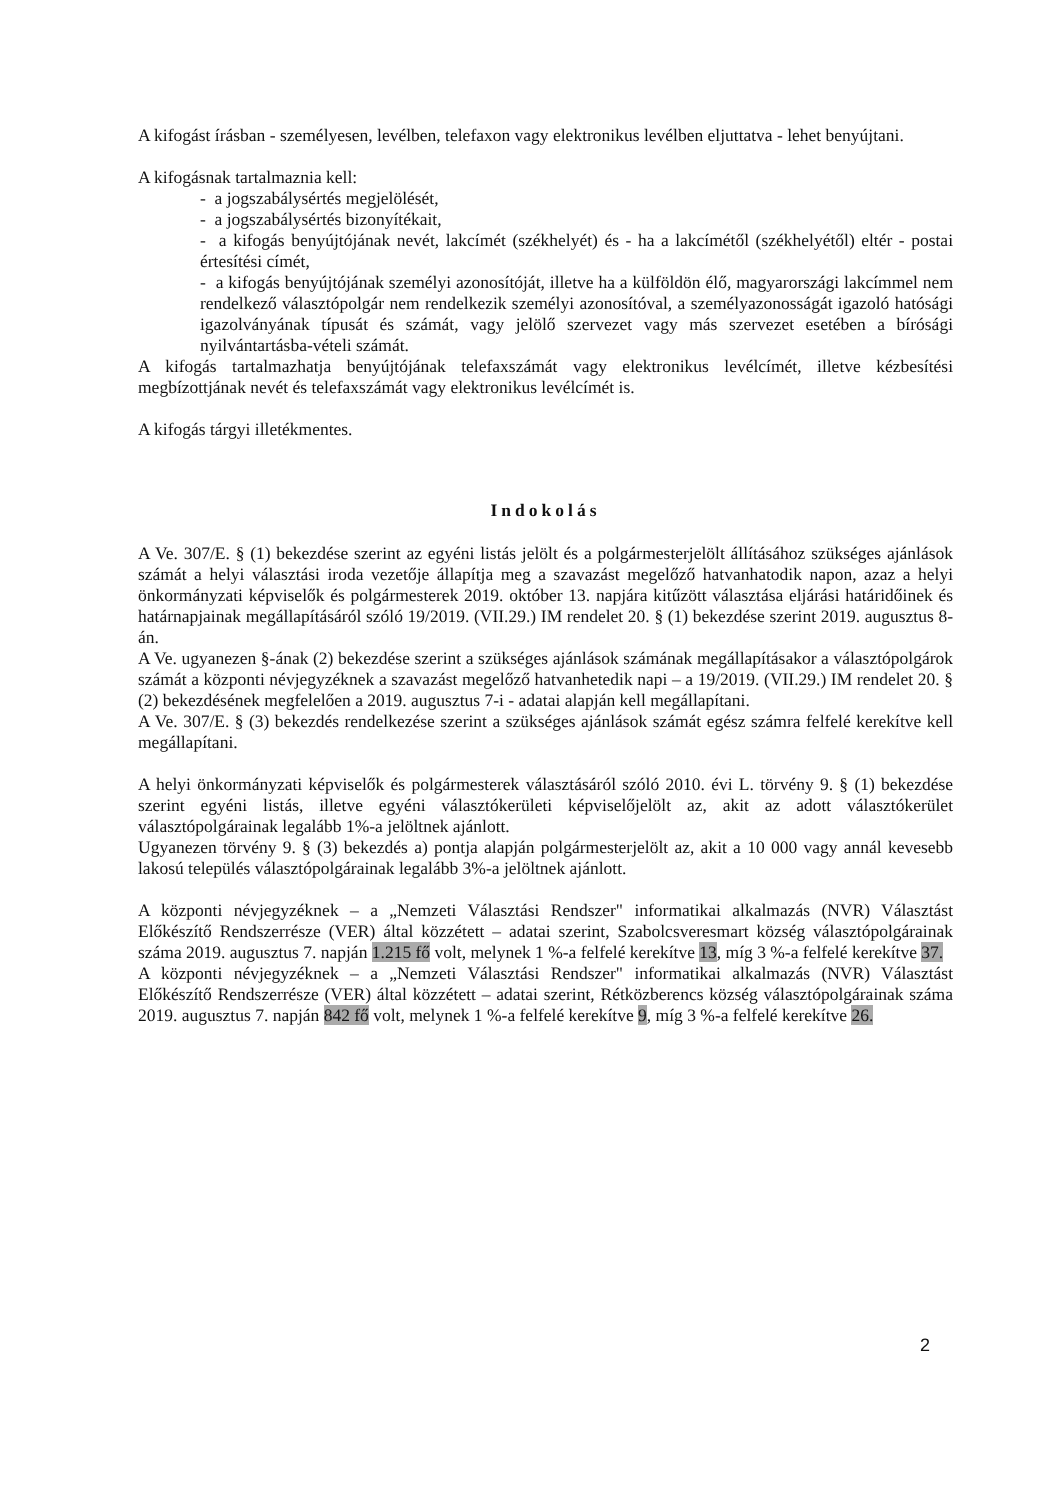A kifogást írásban - személyesen, levélben, telefaxon vagy elektronikus levélben eljuttatva - lehet benyújtani.
A kifogásnak tartalmaznia kell:
- a jogszabálysértés megjelölését,
- a jogszabálysértés bizonyítékait,
- a kifogás benyújtójának nevét, lakcímét (székhelyét) és - ha a lakcímétől (székhelyétől) eltér - postai értesítési címét,
- a kifogás benyújtójának személyi azonosítóját, illetve ha a külföldön élő, magyarországi lakcímmel nem rendelkező választópolgár nem rendelkezik személyi azonosítóval, a személyazonosságát igazoló hatósági igazolványának típusát és számát, vagy jelölő szervezet vagy más szervezet esetében a bírósági nyilvántartásba-vételi számát.
A kifogás tartalmazhatja benyújtójának telefaxszámát vagy elektronikus levélcímét, illetve kézbesítési megbízottjának nevét és telefaxszámát vagy elektronikus levélcímét is.
A kifogás tárgyi illetékmentes.
Indokolás
A Ve. 307/E. § (1) bekezdése szerint az egyéni listás jelölt és a polgármesterjelölt állításához szükséges ajánlások számát a helyi választási iroda vezetője állapítja meg a szavazást megelőző hatvanhatodik napon, azaz a helyi önkormányzati képviselők és polgármesterek 2019. október 13. napjára kitűzött választása eljárási határidőinek és határnapjainak megállapításáról szóló 19/2019. (VII.29.) IM rendelet 20. § (1) bekezdése szerint 2019. augusztus 8-án.
A Ve. ugyanezen §-ának (2) bekezdése szerint a szükséges ajánlások számának megállapításakor a választópolgárok számát a központi névjegyzéknek a szavazást megelőző hatvanhetedik napi – a 19/2019. (VII.29.) IM rendelet 20. § (2) bekezdésének megfelelően a 2019. augusztus 7-i - adatai alapján kell megállapítani.
A Ve. 307/E. § (3) bekezdés rendelkezése szerint a szükséges ajánlások számát egész számra felfelé kerekítve kell megállapítani.
A helyi önkormányzati képviselők és polgármesterek választásáról szóló 2010. évi L. törvény 9. § (1) bekezdése szerint egyéni listás, illetve egyéni választókerületi képviselőjelölt az, akit az adott választókerület választópolgárainak legalább 1%-a jelöltnek ajánlott.
Ugyanezen törvény 9. § (3) bekezdés a) pontja alapján polgármesterjelölt az, akit a 10 000 vagy annál kevesebb lakosú település választópolgárainak legalább 3%-a jelöltnek ajánlott.
A központi névjegyzéknek – a „Nemzeti Választási Rendszer" informatikai alkalmazás (NVR) Választást Előkészítő Rendszerrésze (VER) által közzétett – adatai szerint, Szabolcsveresmart község választópolgárainak száma 2019. augusztus 7. napján 1.215 fő volt, melynek 1 %-a felfelé kerekítve 13, míg 3 %-a felfelé kerekítve 37.
A központi névjegyzéknek – a „Nemzeti Választási Rendszer" informatikai alkalmazás (NVR) Választást Előkészítő Rendszerrésze (VER) által közzétett – adatai szerint, Rétközberencs község választópolgárainak száma 2019. augusztus 7. napján 842 fő volt, melynek 1 %-a felfelé kerekítve 9, míg 3 %-a felfelé kerekítve 26.
2